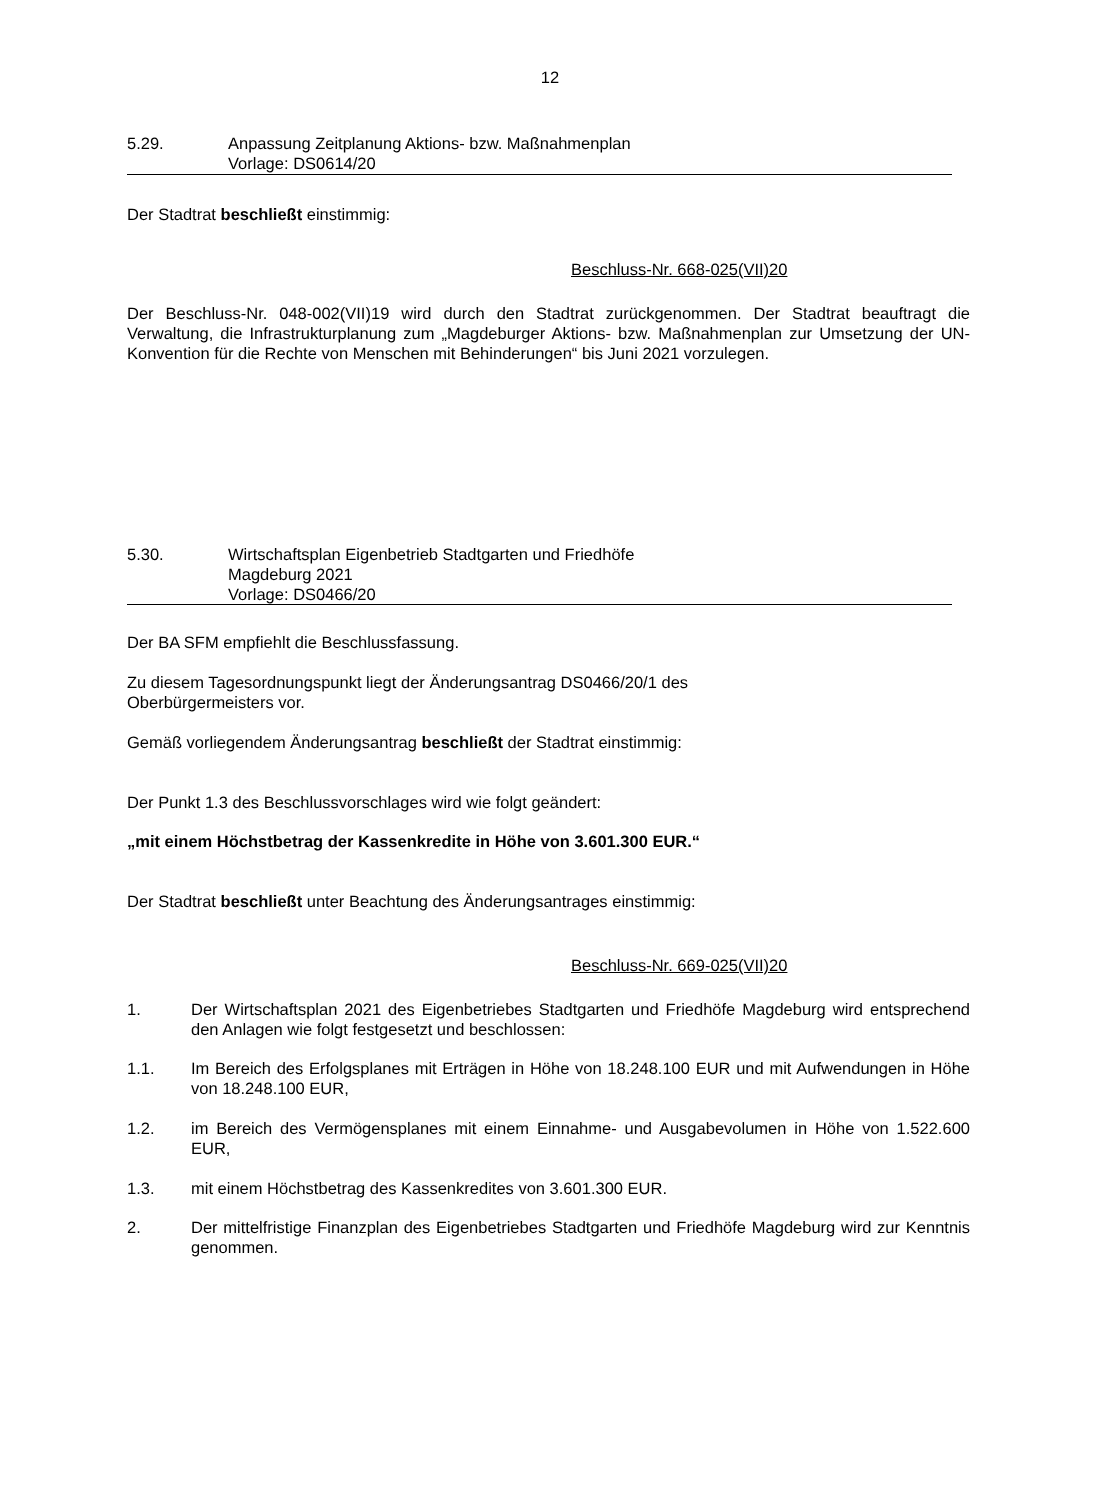12
5.29. Anpassung Zeitplanung Aktions- bzw. Maßnahmenplan
Vorlage: DS0614/20
Der Stadtrat beschließt einstimmig:
Beschluss-Nr. 668-025(VII)20
Der Beschluss-Nr. 048-002(VII)19 wird durch den Stadtrat zurückgenommen. Der Stadtrat beauftragt die Verwaltung, die Infrastrukturplanung zum „Magdeburger Aktions- bzw. Maßnahmenplan zur Umsetzung der UN-Konvention für die Rechte von Menschen mit Behinderungen“ bis Juni 2021 vorzulegen.
5.30. Wirtschaftsplan Eigenbetrieb Stadtgarten und Friedhöfe
Magdeburg 2021
Vorlage: DS0466/20
Der BA SFM empfiehlt die Beschlussfassung.
Zu diesem Tagesordnungspunkt liegt der Änderungsantrag DS0466/20/1 des
Oberbürgermeisters vor.
Gemäß vorliegendem Änderungsantrag beschließt der Stadtrat einstimmig:
Der Punkt 1.3 des Beschlussvorschlages wird wie folgt geändert:
„mit einem Höchstbetrag der Kassenkredite in Höhe von 3.601.300 EUR.“
Der Stadtrat beschließt unter Beachtung des Änderungsantrages einstimmig:
Beschluss-Nr. 669-025(VII)20
1. Der Wirtschaftsplan 2021 des Eigenbetriebes Stadtgarten und Friedhöfe Magdeburg wird entsprechend den Anlagen wie folgt festgesetzt und beschlossen:
1.1. Im Bereich des Erfolgsplanes mit Erträgen in Höhe von 18.248.100 EUR und mit Aufwendungen in Höhe von 18.248.100 EUR,
1.2. im Bereich des Vermögensplanes mit einem Einnahme- und Ausgabevolumen in Höhe von 1.522.600 EUR,
1.3. mit einem Höchstbetrag des Kassenkredites von 3.601.300 EUR.
2. Der mittelfristige Finanzplan des Eigenbetriebes Stadtgarten und Friedhöfe Magdeburg wird zur Kenntnis genommen.